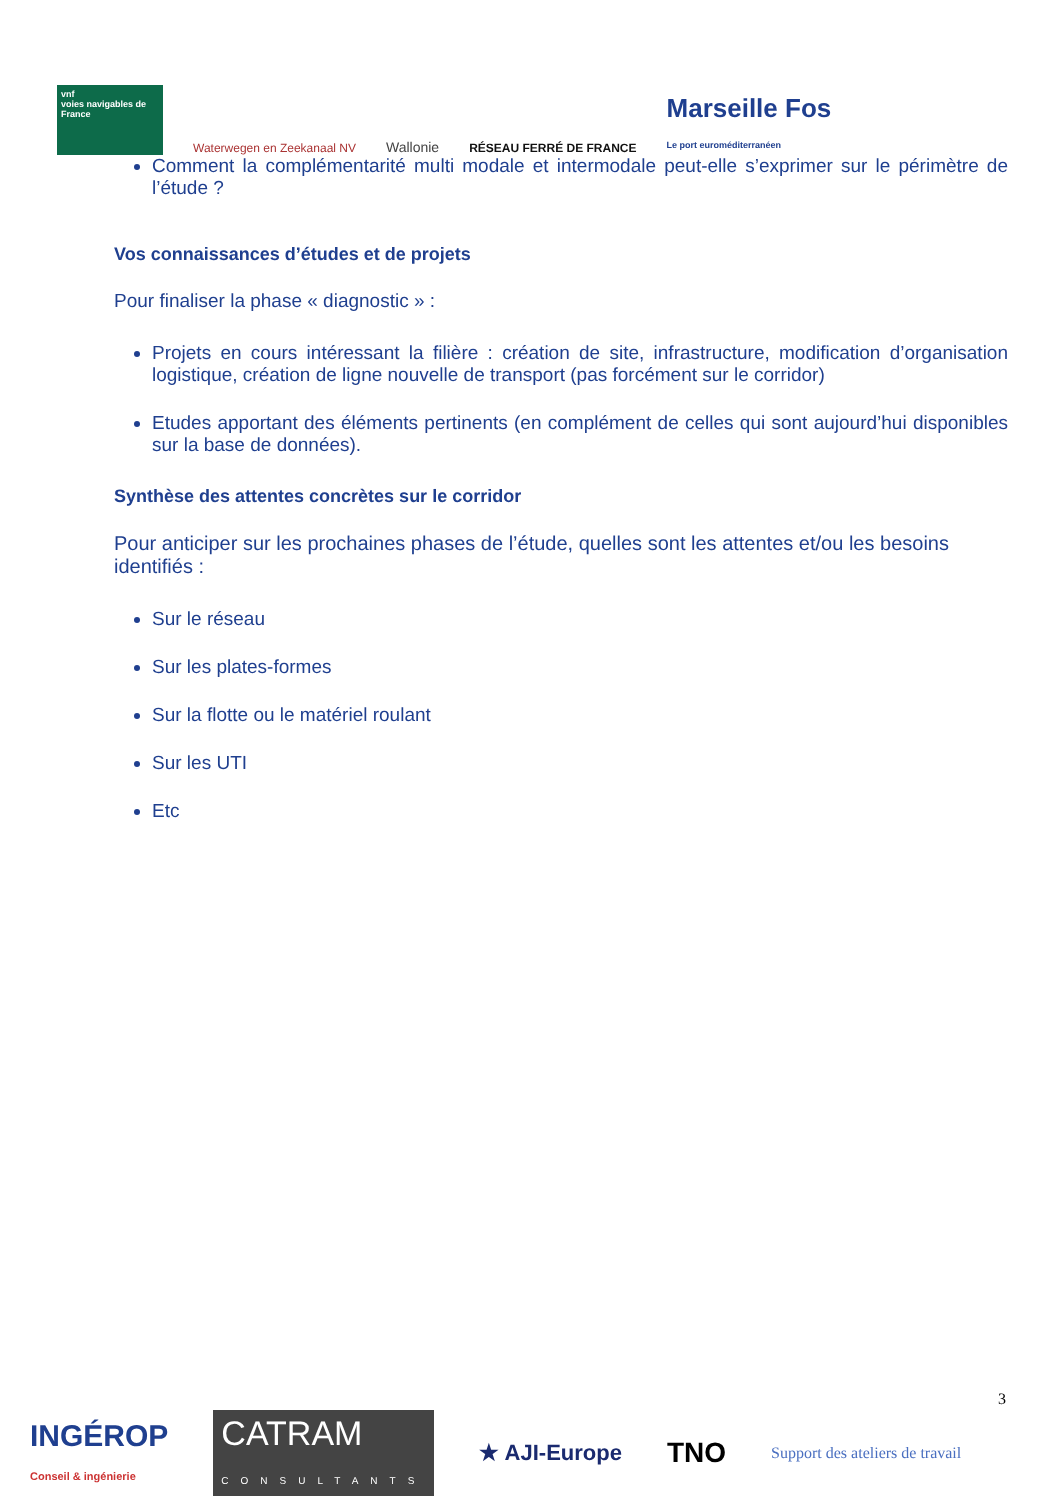vnf
voies navigables de France
Waterwegen en Zeekanaal NV
Wallonie
RÉSEAU FERRÉ DE FRANCE
Marseille Fos
Le port euroméditerranéen
Comment la complémentarité multi modale et intermodale peut-elle s’exprimer sur le périmètre de l’étude ?
Vos connaissances d’études et de projets
Pour finaliser la phase « diagnostic » :
Projets en cours intéressant la filière : création de site, infrastructure, modification d’organisation logistique, création de ligne nouvelle de transport (pas forcément sur le corridor)
Etudes apportant des éléments pertinents (en complément de celles qui sont aujourd’hui disponibles sur la base de données).
Synthèse des attentes concrètes sur le corridor
Pour anticiper sur les prochaines phases de l’étude, quelles sont les attentes et/ou les besoins identifiés :
Sur le réseau
Sur les plates-formes
Sur la flotte ou le matériel roulant
Sur les UTI
Etc
3
INGÉROP
Conseil & ingénierie
CATRAM
CONSULTANTS
★ AJI-Europe
TNO
Support des ateliers de travail